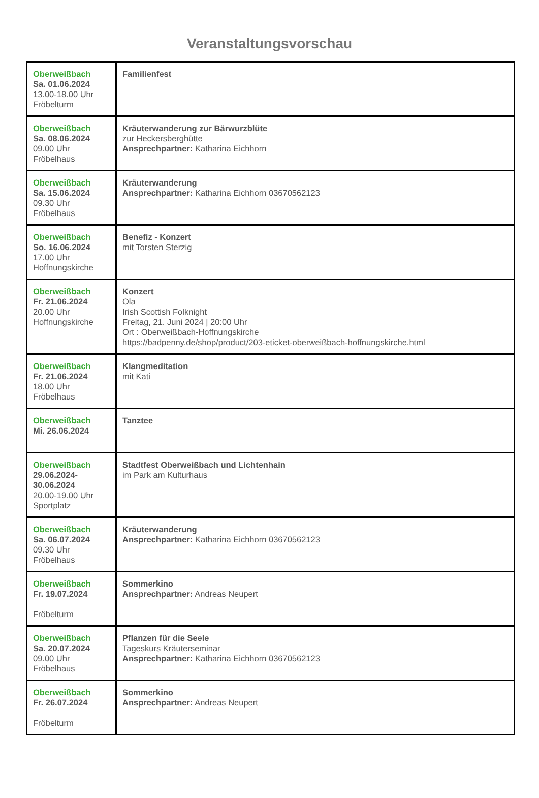Veranstaltungsvorschau
| Oberweißbach Sa. 01.06.2024 13.00-18.00 Uhr Fröbelturm | Familienfest |
| Oberweißbach Sa. 08.06.2024 09.00 Uhr Fröbelhaus | Kräuterwanderung zur Bärwurzblüte zur Heckersberghütte Ansprechpartner: Katharina Eichhorn |
| Oberweißbach Sa. 15.06.2024 09.30 Uhr Fröbelhaus | Kräuterwanderung Ansprechpartner: Katharina Eichhorn 03670562123 |
| Oberweißbach So. 16.06.2024 17.00 Uhr Hoffnungskirche | Benefiz - Konzert mit Torsten Sterzig |
| Oberweißbach Fr. 21.06.2024 20.00 Uhr Hoffnungskirche | Konzert Ola Irish Scottish Folknight Freitag, 21. Juni 2024 / 20:00 Uhr Ort : Oberweißbach-Hoffnungskirche https://badpenny.de/shop/product/203-eticket-oberweißbach-hoffnungskirche.html |
| Oberweißbach Fr. 21.06.2024 18.00 Uhr Fröbelhaus | Klangmeditation mit Kati |
| Oberweißbach Mi. 26.06.2024 | Tanztee |
| Oberweißbach 29.06.2024- 30.06.2024 20.00-19.00 Uhr Sportplatz | Stadtfest Oberweißbach und Lichtenhain im Park am Kulturhaus |
| Oberweißbach Sa. 06.07.2024 09.30 Uhr Fröbelhaus | Kräuterwanderung Ansprechpartner: Katharina Eichhorn 03670562123 |
| Oberweißbach Fr. 19.07.2024 Fröbelturm | Sommerkino Ansprechpartner: Andreas Neupert |
| Oberweißbach Sa. 20.07.2024 09.00 Uhr Fröbelhaus | Pflanzen für die Seele Tageskurs Kräuterseminar Ansprechpartner: Katharina Eichhorn 03670562123 |
| Oberweißbach Fr. 26.07.2024 Fröbelturm | Sommerkino Ansprechpartner: Andreas Neupert |